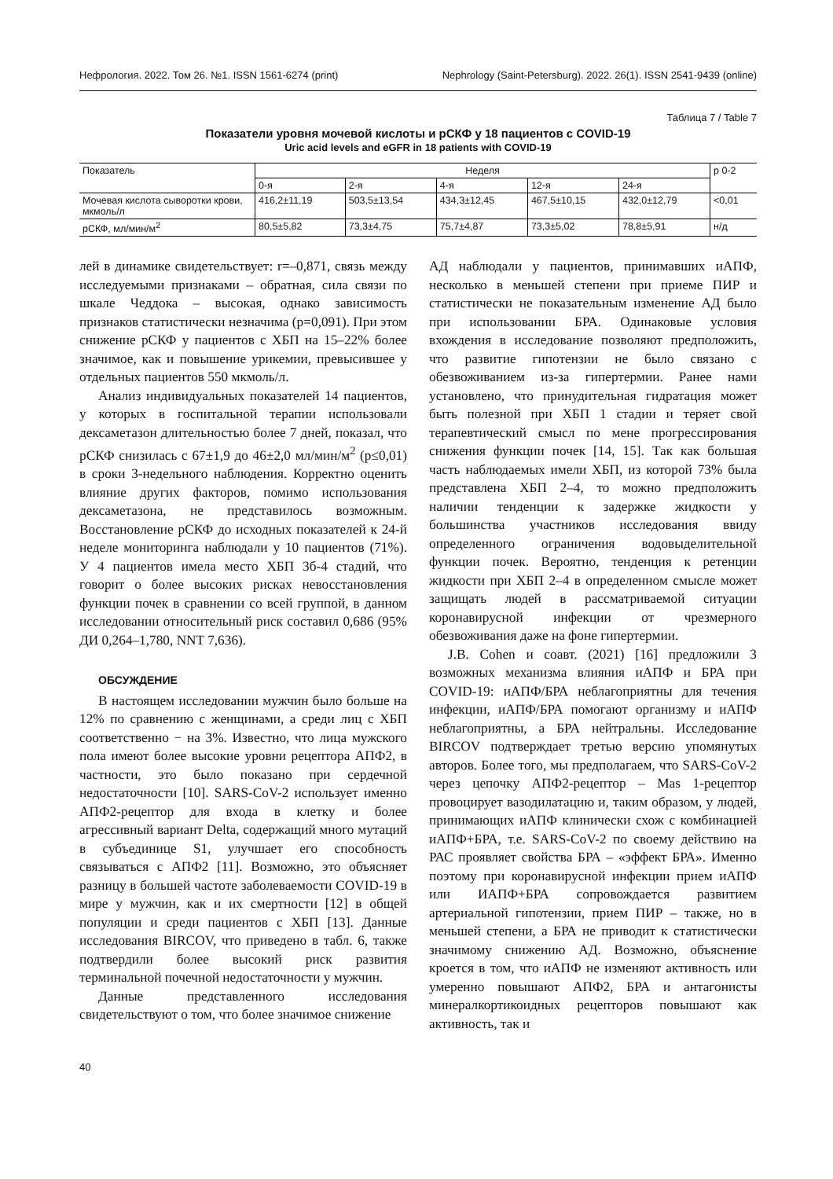Нефрология. 2022. Том 26. №1. ISSN 1561-6274 (print) Nephrology (Saint-Petersburg). 2022. 26(1). ISSN 2541-9439 (online)
Таблица 7 / Table 7
Показатели уровня мочевой кислоты и рСКФ у 18 пациентов с COVID-19
Uric acid levels and eGFR in 18 patients with COVID-19
| Показатель | Неделя | | | | | p 0-2 |
| --- | --- | --- | --- | --- | --- | --- |
| | 0-я | 2-я | 4-я | 12-я | 24-я | |
| Мочевая кислота сыворотки крови, мкмоль/л | 416,2±11,19 | 503,5±13,54 | 434,3±12,45 | 467,5±10,15 | 432,0±12,79 | <0,01 |
| рСКФ, мл/мин/м<sup>2</sup> | 80,5±5,82 | 73,3±4,75 | 75,7±4,87 | 73,3±5,02 | 78,8±5,91 | н/д |
лей в динамике свидетельствует: r=–0,871, связь между исследуемыми признаками – обратная, сила связи по шкале Чеддока – высокая, однако зависимость признаков статистически незначима (p=0,091). При этом снижение рСКФ у пациентов с ХБП на 15–22% более значимое, как и повышение урикемии, превысившее у отдельных пациентов 550 мкмоль/л.
Анализ индивидуальных показателей 14 пациентов, у которых в госпитальной терапии использовали дексаметазон длительностью более 7 дней, показал, что рСКФ снизилась с 67±1,9 до 46±2,0 мл/мин/м<sup>2</sup> (p≤0,01) в сроки 3-недельного наблюдения. Корректно оценить влияние других факторов, помимо использования дексаметазона, не представилось возможным. Восстановление рСКФ до исходных показателей к 24-й неделе мониторинга наблюдали у 10 пациентов (71%). У 4 пациентов имела место ХБП 3б-4 стадий, что говорит о более высоких рисках невосстановления функции почек в сравнении со всей группой, в данном исследовании относительный риск составил 0,686 (95% ДИ 0,264–1,780, NNT 7,636).
ОБСУЖДЕНИЕ
В настоящем исследовании мужчин было больше на 12% по сравнению с женщинами, а среди лиц с ХБП соответственно − на 3%. Известно, что лица мужского пола имеют более высокие уровни рецептора АПФ2, в частности, это было показано при сердечной недостаточности [10]. SARS-CoV-2 использует именно АПФ2-рецептор для входа в клетку и более агрессивный вариант Delta, содержащий много мутаций в субъединице S1, улучшает его способность связываться с АПФ2 [11]. Возможно, это объясняет разницу в большей частоте заболеваемости COVID-19 в мире у мужчин, как и их смертности [12] в общей популяции и среди пациентов с ХБП [13]. Данные исследования BIRCOV, что приведено в табл. 6, также подтвердили более высокий риск развития терминальной почечной недостаточности у мужчин.
Данные представленного исследования свидетельствуют о том, что более значимое снижение
АД наблюдали у пациентов, принимавших иАПФ, несколько в меньшей степени при приеме ПИР и статистически не показательным изменение АД было при использовании БРА. Одинаковые условия вхождения в исследование позволяют предположить, что развитие гипотензии не было связано с обезвоживанием из-за гипертермии. Ранее нами установлено, что принудительная гидратация может быть полезной при ХБП 1 стадии и теряет свой терапевтический смысл по мене прогрессирования снижения функции почек [14, 15]. Так как большая часть наблюдаемых имели ХБП, из которой 73% была представлена ХБП 2–4, то можно предположить наличии тенденции к задержке жидкости у большинства участников исследования ввиду определенного ограничения водовыделительной функции почек. Вероятно, тенденция к ретенции жидкости при ХБП 2–4 в определенном смысле может защищать людей в рассматриваемой ситуации коронавирусной инфекции от чрезмерного обезвоживания даже на фоне гипертермии.
J.B. Cohen и соавт. (2021) [16] предложили 3 возможных механизма влияния иАПФ и БРА при COVID-19: иАПФ/БРА неблагоприятны для течения инфекции, иАПФ/БРА помогают организму и иАПФ неблагоприятны, а БРА нейтральны. Исследование BIRCOV подтверждает третью версию упомянутых авторов. Более того, мы предполагаем, что SARS-CoV-2 через цепочку АПФ2-рецептор – Mas 1-рецептор провоцирует вазодилатацию и, таким образом, у людей, принимающих иАПФ клинически схож с комбинацией иАПФ+БРА, т.е. SARS-CoV-2 по своему действию на РАС проявляет свойства БРА – «эффект БРА». Именно поэтому при коронавирусной инфекции прием иАПФ или ИАПФ+БРА сопровождается развитием артериальной гипотензии, прием ПИР – также, но в меньшей степени, а БРА не приводит к статистически значимому снижению АД. Возможно, объяснение кроется в том, что иАПФ не изменяют активность или умеренно повышают АПФ2, БРА и антагонисты минералкортикоидных рецепторов повышают как активность, так и
40